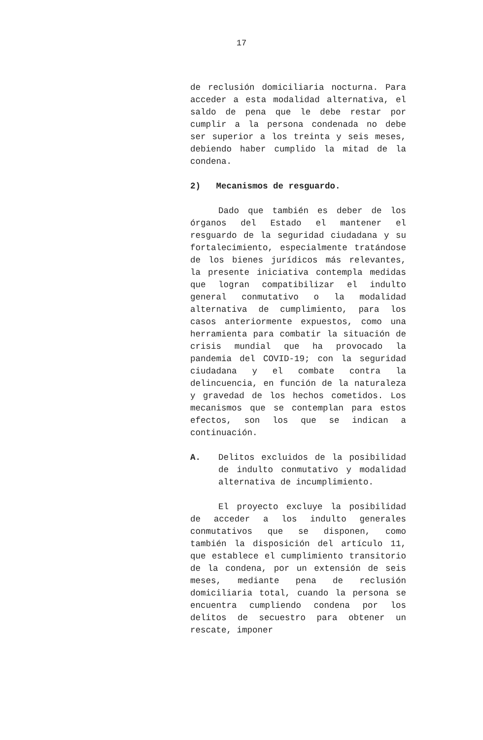17
de reclusión domiciliaria nocturna. Para acceder a esta modalidad alternativa, el saldo de pena que le debe restar por cumplir a la persona condenada no debe ser superior a los treinta y seis meses, debiendo haber cumplido la mitad de la condena.
2) Mecanismos de resguardo.
Dado que también es deber de los órganos del Estado el mantener el resguardo de la seguridad ciudadana y su fortalecimiento, especialmente tratándose de los bienes jurídicos más relevantes, la presente iniciativa contempla medidas que logran compatibilizar el indulto general conmutativo o la modalidad alternativa de cumplimiento, para los casos anteriormente expuestos, como una herramienta para combatir la situación de crisis mundial que ha provocado la pandemia del COVID-19; con la seguridad ciudadana y el combate contra la delincuencia, en función de la naturaleza y gravedad de los hechos cometidos. Los mecanismos que se contemplan para estos efectos, son los que se indican a continuación.
A. Delitos excluidos de la posibilidad de indulto conmutativo y modalidad alternativa de incumplimiento.
El proyecto excluye la posibilidad de acceder a los indulto generales conmutativos que se disponen, como también la disposición del artículo 11, que establece el cumplimiento transitorio de la condena, por un extensión de seis meses, mediante pena de reclusión domiciliaria total, cuando la persona se encuentra cumpliendo condena por los delitos de secuestro para obtener un rescate, imponer